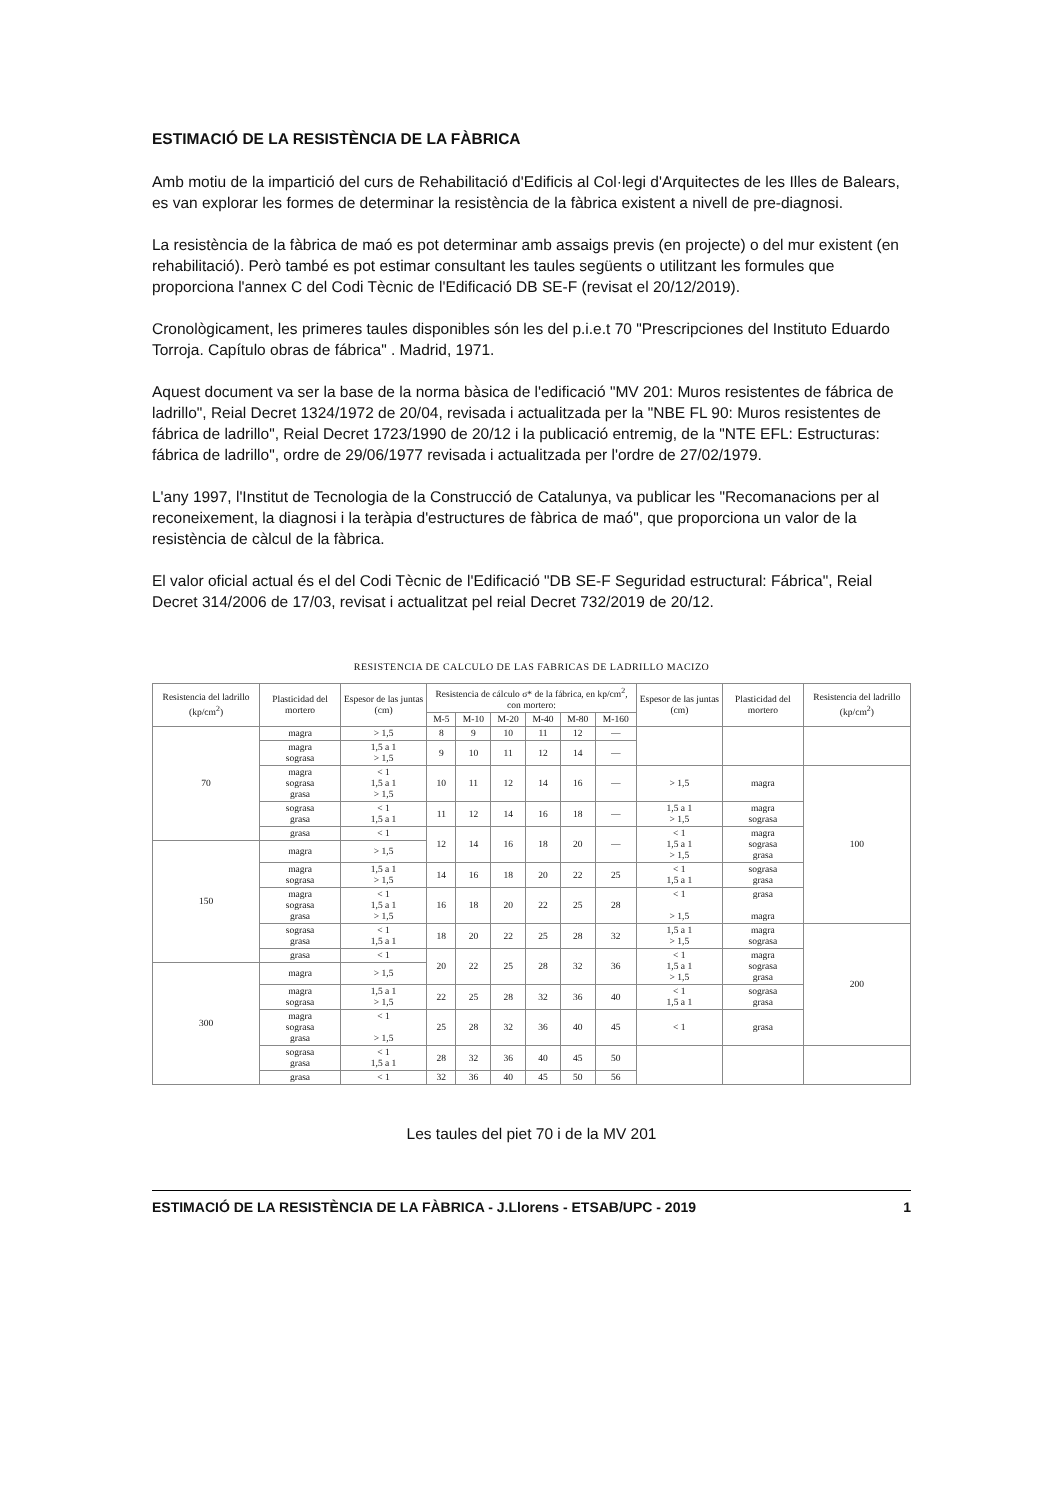ESTIMACIÓ DE LA RESISTÈNCIA DE LA FÀBRICA
Amb motiu de la impartició del curs de Rehabilitació d'Edificis al Col·legi d'Arquitectes de les Illes de Balears, es van explorar les formes de determinar la resistència de la fàbrica existent a nivell de pre-diagnosi.
La resistència de la fàbrica de maó es pot determinar amb assaigs previs (en projecte) o del mur existent (en rehabilitació). Però també es pot estimar consultant les taules següents o utilitzant les formules que proporciona l'annex C del Codi Tècnic de l'Edificació DB SE-F (revisat el 20/12/2019).
Cronològicament, les primeres taules disponibles són les del p.i.e.t 70 "Prescripciones del Instituto Eduardo Torroja. Capítulo obras de fábrica" . Madrid, 1971.
Aquest document va ser la base de la norma bàsica de l'edificació "MV 201: Muros resistentes de fábrica de ladrillo", Reial Decret 1324/1972 de 20/04, revisada i actualitzada per la "NBE FL 90: Muros resistentes de fábrica de ladrillo", Reial Decret 1723/1990 de 20/12 i la publicació entremig, de la "NTE EFL: Estructuras: fábrica de ladrillo", ordre de 29/06/1977 revisada i actualitzada per l'ordre de 27/02/1979.
L'any 1997, l'Institut de Tecnologia de la Construcció de Catalunya, va publicar les "Recomanacions per al reconeixement, la diagnosi i la teràpia d'estructures de fàbrica de maó", que proporciona un valor de la resistència de càlcul de la fàbrica.
El valor oficial actual és el del Codi Tècnic de l'Edificació "DB SE-F Seguridad estructural: Fábrica", Reial Decret 314/2006 de 17/03, revisat i actualitzat pel reial Decret 732/2019 de 20/12.
RESISTENCIA DE CALCULO DE LAS FABRICAS DE LADRILLO MACIZO
| Resistencia del ladrillo (kp/cm<sup>2</sup>) | Plasticidad del mortero | Espesor de las juntas (cm) | Resistencia de cálculo σ* de la fábrica, en kp/cm<sup>2</sup>, con mortero: | | | | | | Espesor de las juntas (cm) | Plasticidad del mortero | Resistencia del ladrillo (kp/cm<sup>2</sup>) |
| --- | --- | --- | --- | --- | --- | --- | --- | --- | --- | --- | --- |
| | | | M-5 | M-10 | M-20 | M-40 | M-80 | M-160 | | | |
| 70 | magra | > 1,5 | 8 | 9 | 10 | 11 | 12 | — | | | |
| | magra sograsa | 1,5 a 1 > 1,5 | 9 | 10 | 11 | 12 | 14 | — | | | |
| | magra sograsa grasa | < 1 1,5 a 1 > 1,5 | 10 | 11 | 12 | 14 | 16 | — | > 1,5 | magra | 100 |
| | sograsa grasa | < 1 1,5 a 1 | 11 | 12 | 14 | 16 | 18 | — | 1,5 a 1 > 1,5 | magra sograsa | |
| | grasa | < 1 | 12 | 14 | 16 | 18 | 20 | — | < 1 1,5 a 1 > 1,5 | magra sograsa grasa | |
| 150 | magra | > 1,5 | | | | | | | | | |
| | magra sograsa | 1,5 a 1 > 1,5 | 14 | 16 | 18 | 20 | 22 | 25 | < 1 1,5 a 1 | sograsa grasa | |
| | magra sograsa grasa | < 1 1,5 a 1 > 1,5 | 16 | 18 | 20 | 22 | 25 | 28 | < 1 > 1,5 | grasa magra | |
| | sograsa grasa | < 1 1,5 a 1 | 18 | 20 | 22 | 25 | 28 | 32 | 1,5 a 1 > 1,5 | magra sograsa | 200 |
| | grasa | < 1 | 20 | 22 | 25 | 28 | 32 | 36 | < 1 1,5 a 1 > 1,5 | magra sograsa grasa | |
| 300 | magra | > 1,5 | | | | | | | | | |
| | magra sograsa | 1,5 a 1 > 1,5 | 22 | 25 | 28 | 32 | 36 | 40 | < 1 1,5 a 1 | sograsa grasa | |
| | magra sograsa grasa | < 1 > 1,5 | 25 | 28 | 32 | 36 | 40 | 45 | < 1 | grasa | |
| | sograsa grasa | < 1 1,5 a 1 | 28 | 32 | 36 | 40 | 45 | 50 | | | |
| | grasa | < 1 | 32 | 36 | 40 | 45 | 50 | 56 | | | |
Les taules del piet 70 i de la MV 201
ESTIMACIÓ DE LA RESISTÈNCIA DE LA FÀBRICA - J.Llorens - ETSAB/UPC - 2019 1